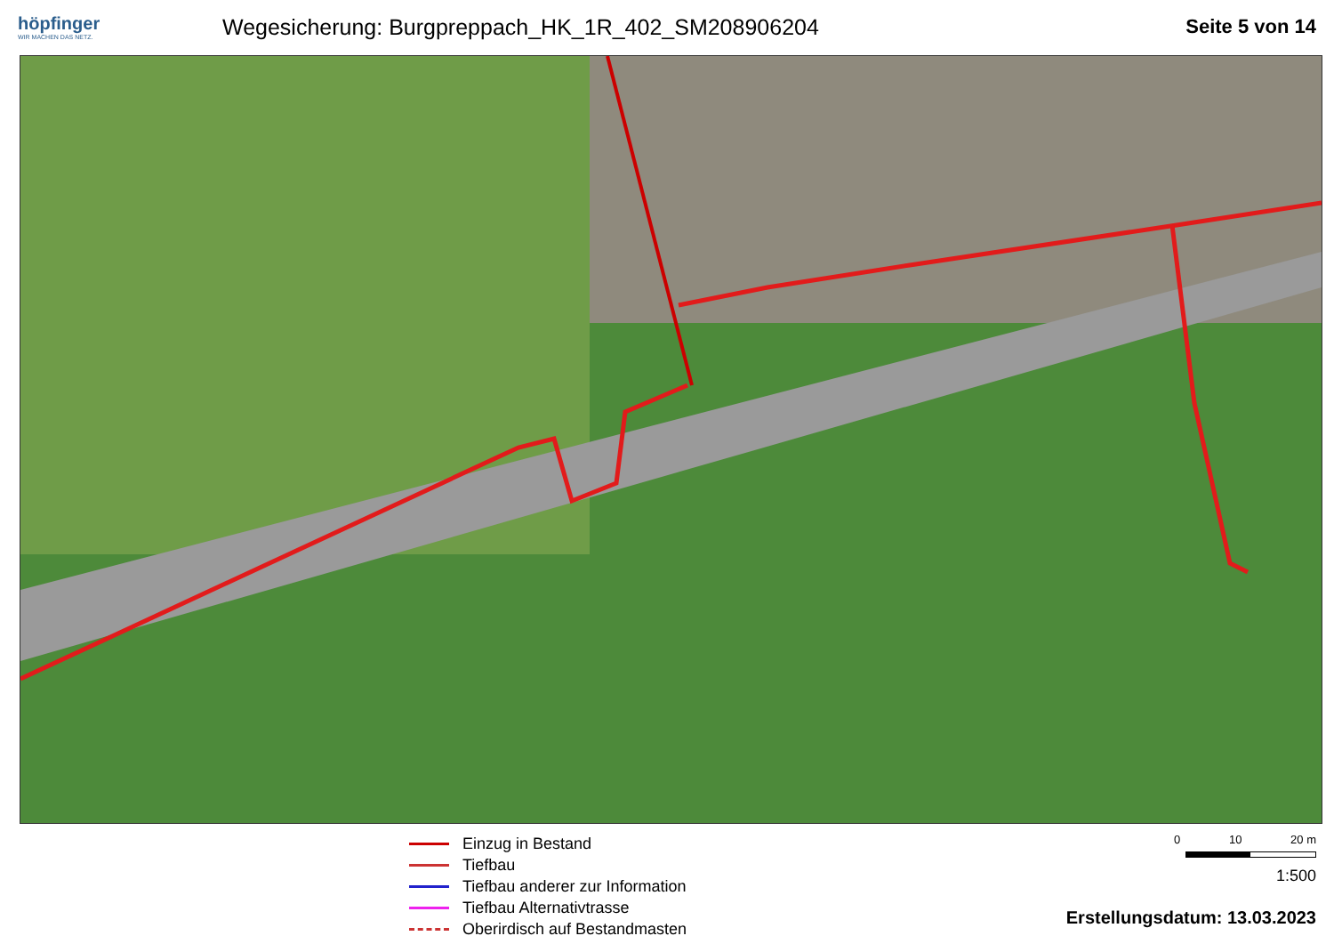höpfinger
WIR MACHEN DAS NETZ.
Wegesicherung: Burgpreppach_HK_1R_402_SM208906204
Seite 5 von 14
Einzug in Bestand
Tiefbau
Tiefbau anderer zur Information
Tiefbau Alternativtrasse
Oberirdisch auf Bestandmasten
0 10 20 m
1:500
Erstellungsdatum: 13.03.2023